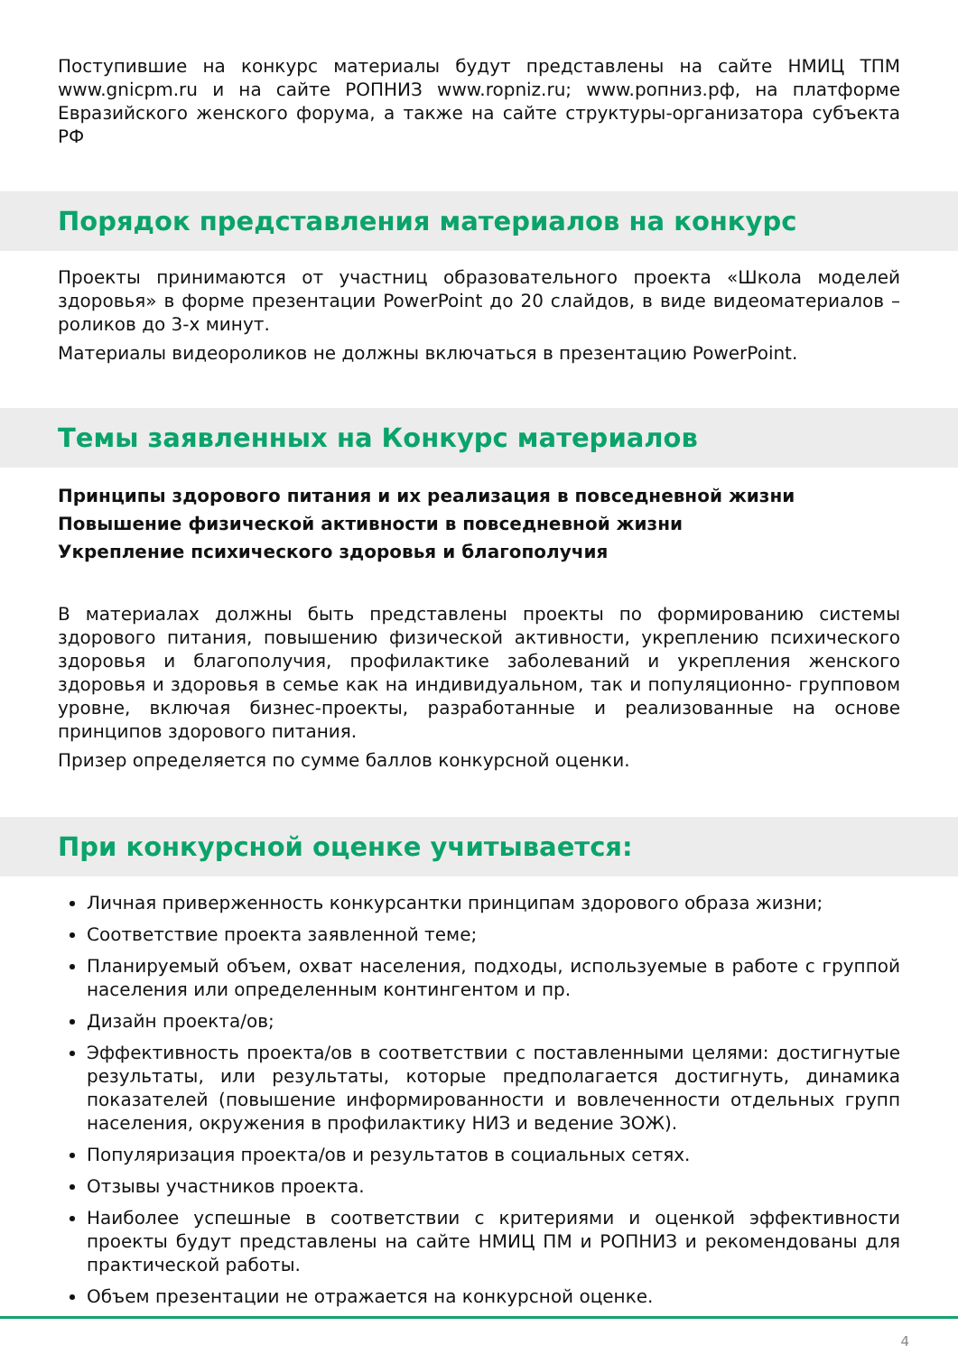Поступившие на конкурс материалы будут представлены на сайте НМИЦ ТПМ www.gnicpm.ru и на сайте РОПНИЗ www.ropniz.ru; www.ропниз.рф, на платформе Евразийского женского форума, а также на сайте структуры-организатора субъекта РФ
Порядок представления материалов на конкурс
Проекты принимаются от участниц образовательного проекта «Школа моделей здоровья» в форме презентации PowerPoint до 20 слайдов, в виде видеоматериалов – роликов до 3-х минут.
Материалы видеороликов не должны включаться в презентацию PowerPoint.
Темы заявленных на Конкурс материалов
Принципы здорового питания и их реализация в повседневной жизни
Повышение физической активности в повседневной жизни
Укрепление психического здоровья и благополучия
В материалах должны быть представлены проекты по формированию системы здорового питания, повышению физической активности, укреплению психического здоровья и благополучия, профилактике заболеваний и укрепления женского здоровья и здоровья в семье как на индивидуальном, так и популяционно- групповом уровне, включая бизнес-проекты, разработанные и реализованные на основе принципов здорового питания.
Призер определяется по сумме баллов конкурсной оценки.
При конкурсной оценке учитывается:
Личная приверженность конкурсантки принципам здорового образа жизни;
Соответствие проекта заявленной теме;
Планируемый объем, охват населения, подходы, используемые в работе с группой населения или определенным контингентом и пр.
Дизайн проекта/ов;
Эффективность проекта/ов в соответствии с поставленными целями: достигнутые результаты, или результаты, которые предполагается достигнуть, динамика показателей (повышение информированности и вовлеченности отдельных групп населения, окружения в профилактику НИЗ и ведение ЗОЖ).
Популяризация проекта/ов и результатов в социальных сетях.
Отзывы участников проекта.
Наиболее успешные в соответствии с критериями и оценкой эффективности проекты будут представлены на сайте НМИЦ ПМ и РОПНИЗ и рекомендованы для практической работы.
Объем презентации не отражается на конкурсной оценке.
4